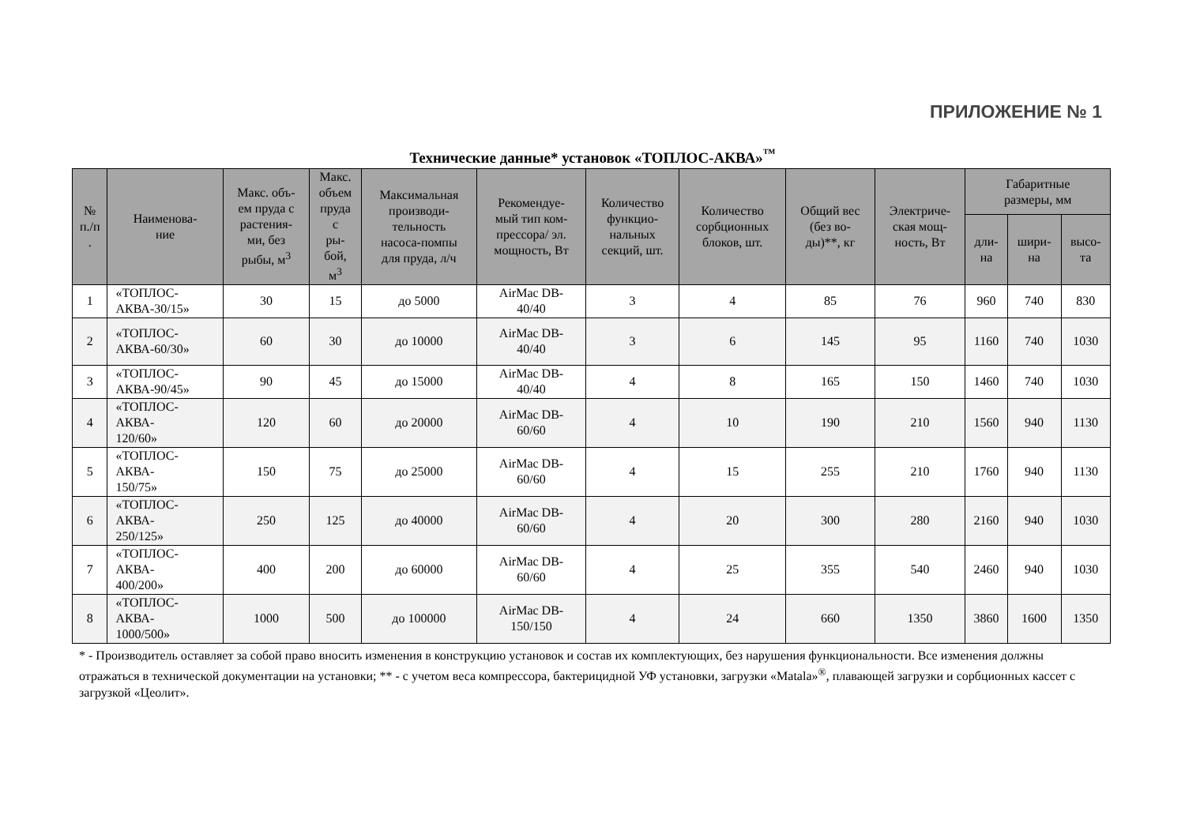ПРИЛОЖЕНИЕ № 1
Технические данные* установок «ТОПЛОС-АКВА»<sup>™</sup>
| № п./п . | Наименова- ние | Макс. объ- ем пруда с растения- ми, без рыбы, м<sup>3</sup> | Макс. объем пруда с ры- бой, м<sup>3</sup> | Максимальная производи- тельность насоса-помпы для пруда, л/ч | Рекомендуе- мый тип ком- прессора/ эл. мощность, Вт | Количество функцио- нальных секций, шт. | Количество сорбционных блоков, шт. | Общий вес (без во- ды)**, кг | Электриче- ская мощ- ность, Вт | Габаритные размеры, мм | | |
| --- | --- | --- | --- | --- | --- | --- | --- | --- | --- | --- | --- | --- |
| | | | | | | | | | | дли- на | шири- на | высо- та |
| 1 | «ТОПЛОС- АКВА-30/15» | 30 | 15 | до 5000 | AirMac DB- 40/40 | 3 | 4 | 85 | 76 | 960 | 740 | 830 |
| 2 | «ТОПЛОС- АКВА-60/30» | 60 | 30 | до 10000 | AirMac DB- 40/40 | 3 | 6 | 145 | 95 | 1160 | 740 | 1030 |
| 3 | «ТОПЛОС- АКВА-90/45» | 90 | 45 | до 15000 | AirMac DB- 40/40 | 4 | 8 | 165 | 150 | 1460 | 740 | 1030 |
| 4 | «ТОПЛОС- АКВА- 120/60» | 120 | 60 | до 20000 | AirMac DB- 60/60 | 4 | 10 | 190 | 210 | 1560 | 940 | 1130 |
| 5 | «ТОПЛОС- АКВА- 150/75» | 150 | 75 | до 25000 | AirMac DB- 60/60 | 4 | 15 | 255 | 210 | 1760 | 940 | 1130 |
| 6 | «ТОПЛОС- АКВА- 250/125» | 250 | 125 | до 40000 | AirMac DB- 60/60 | 4 | 20 | 300 | 280 | 2160 | 940 | 1030 |
| 7 | «ТОПЛОС- АКВА- 400/200» | 400 | 200 | до 60000 | AirMac DB- 60/60 | 4 | 25 | 355 | 540 | 2460 | 940 | 1030 |
| 8 | «ТОПЛОС- АКВА- 1000/500» | 1000 | 500 | до 100000 | AirMac DB- 150/150 | 4 | 24 | 660 | 1350 | 3860 | 1600 | 1350 |
* - Производитель оставляет за собой право вносить изменения в конструкцию установок и состав их комплектующих, без нарушения функциональности. Все изменения должны отражаться в технической документации на установки; ** - с учетом веса компрессора, бактерицидной УФ установки, загрузки «Matala»<sup>®</sup>, плавающей загрузки и сорбционных кассет с загрузкой «Цеолит».